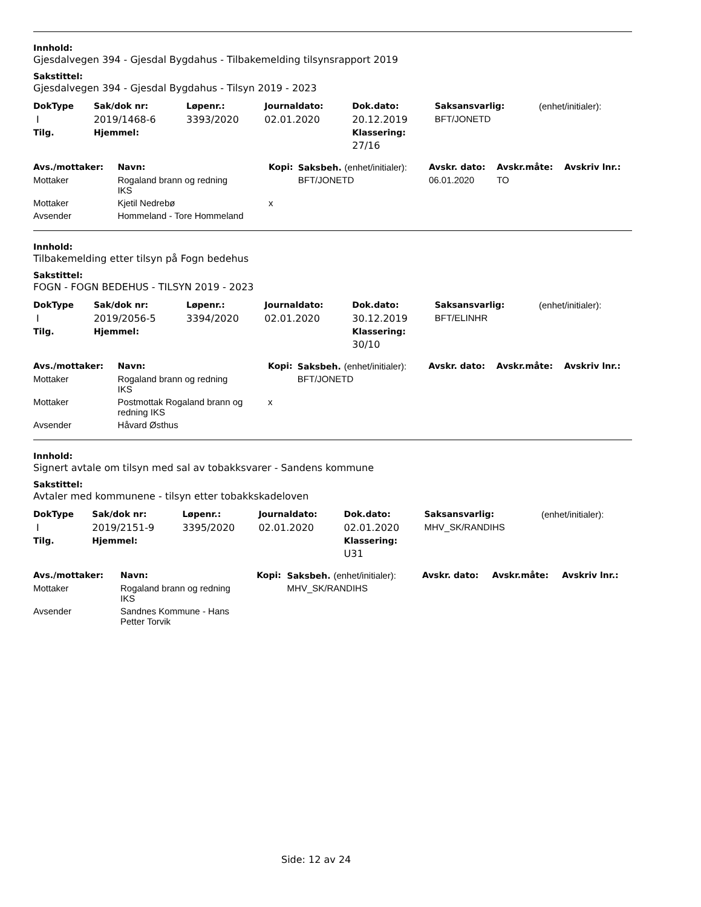Innhold:
Gjesdalvegen 394 - Gjesdal Bygdahus - Tilbakemelding tilsynsrapport 2019
Sakstittel:
Gjesdalvegen 394 - Gjesdal Bygdahus - Tilsyn 2019 - 2023
| DokType | Sak/dok nr: | Løpenr.: | Journaldato: | Dok.dato: | Saksansvarlig: | (enhet/initialer): |
| I | 2019/1468-6 | 3393/2020 | 02.01.2020 | 20.12.2019 | BFT/JONETD | |
| Tilg. | Hjemmel: | | | Klassering: | | |
| | | | | 27/16 | | |
| Avs./mottaker: | Navn: | Kopi: | Saksbeh. (enhet/initialer): | Avskr. dato: | Avskr.måte: | Avskriv lnr.: |
| --- | --- | --- | --- | --- | --- | --- |
| Mottaker | Rogaland brann og redning IKS | | BFT/JONETD | 06.01.2020 | TO | |
| Mottaker | Kjetil Nedrebø | x | | | | |
| Avsender | Hommeland - Tore Hommeland | | | | | |
Innhold:
Tilbakemelding etter tilsyn på Fogn bedehus
Sakstittel:
FOGN - FOGN BEDEHUS - TILSYN 2019 - 2023
| DokType | Sak/dok nr: | Løpenr.: | Journaldato: | Dok.dato: | Saksansvarlig: | (enhet/initialer): |
| I | 2019/2056-5 | 3394/2020 | 02.01.2020 | 30.12.2019 | BFT/ELINHR | |
| Tilg. | Hjemmel: | | | Klassering: | | |
| | | | | 30/10 | | |
| Avs./mottaker: | Navn: | Kopi: | Saksbeh. (enhet/initialer): | Avskr. dato: | Avskr.måte: | Avskriv lnr.: |
| --- | --- | --- | --- | --- | --- | --- |
| Mottaker | Rogaland brann og redning IKS | | BFT/JONETD | | | |
| Mottaker | Postmottak Rogaland brann og redning IKS | x | | | | |
| Avsender | Håvard Østhus | | | | | |
Innhold:
Signert avtale om tilsyn med sal av tobakksvarer - Sandens kommune
Sakstittel:
Avtaler med kommunene - tilsyn etter tobakkskadeloven
| DokType | Sak/dok nr: | Løpenr.: | Journaldato: | Dok.dato: | Saksansvarlig: | (enhet/initialer): |
| I | 2019/2151-9 | 3395/2020 | 02.01.2020 | 02.01.2020 | MHV_SK/RANDIHS | |
| Tilg. | Hjemmel: | | | Klassering: | | |
| | | | | U31 | | |
| Avs./mottaker: | Navn: | Kopi: | Saksbeh. (enhet/initialer): | Avskr. dato: | Avskr.måte: | Avskriv lnr.: |
| --- | --- | --- | --- | --- | --- | --- |
| Mottaker | Rogaland brann og redning IKS | | MHV_SK/RANDIHS | | | |
| Avsender | Sandnes Kommune - Hans Petter Torvik | | | | | |
Side: 12 av 24